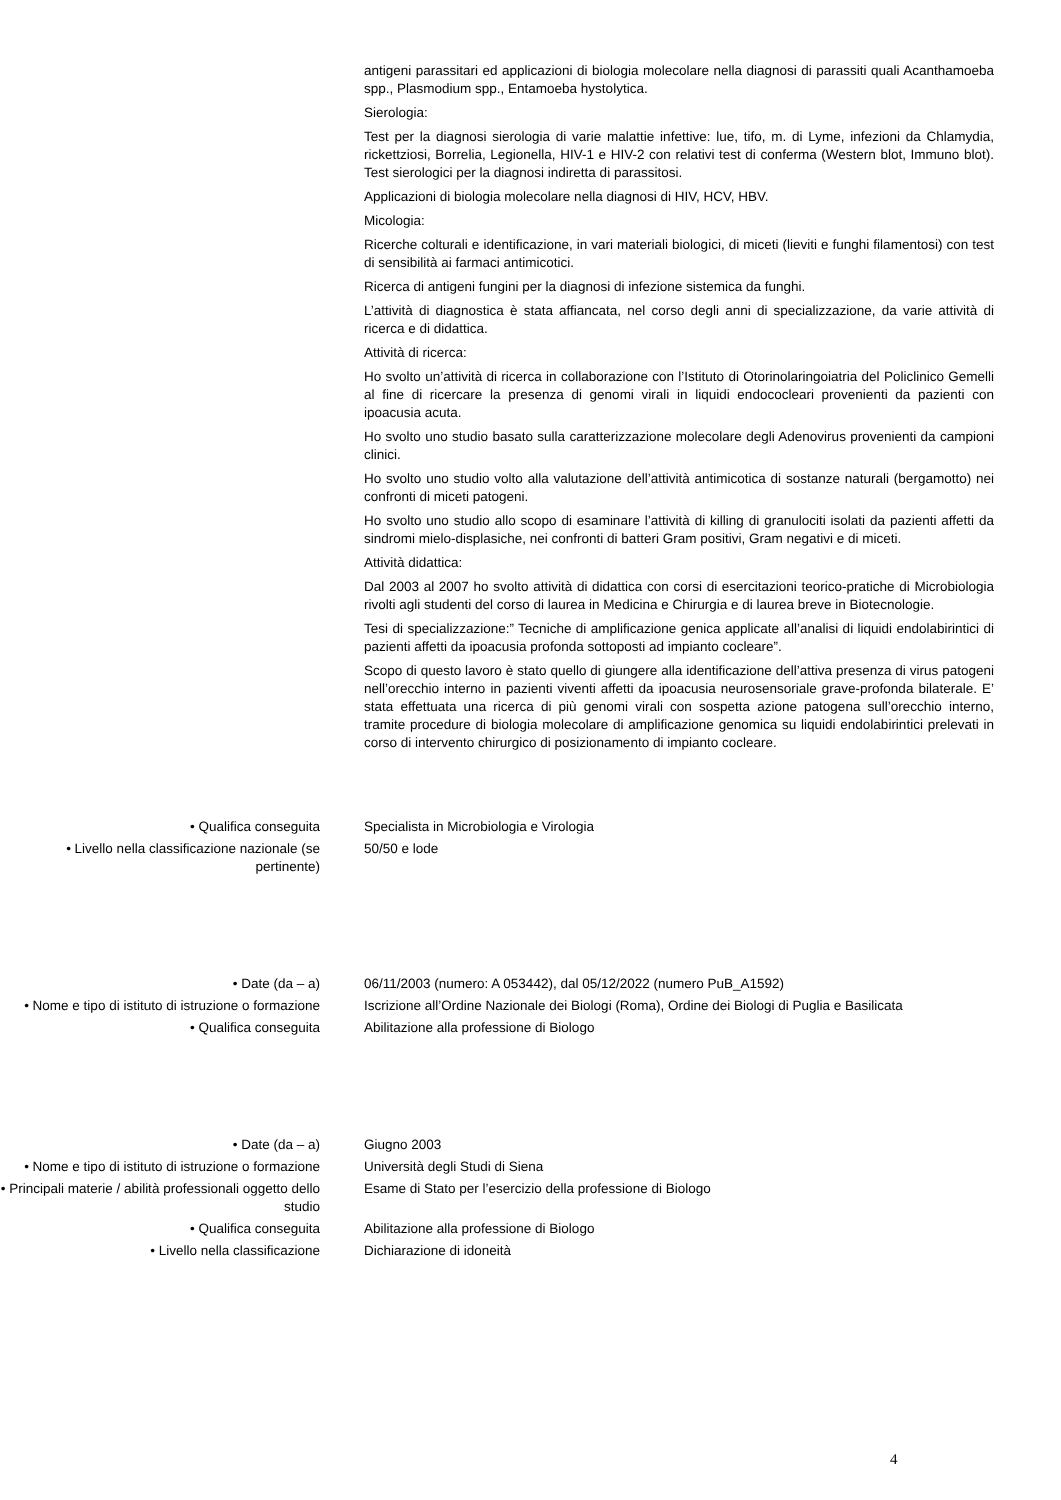antigeni parassitari ed applicazioni di biologia molecolare nella diagnosi di parassiti quali Acanthamoeba spp., Plasmodium spp., Entamoeba hystolytica.
Sierologia:
Test per la diagnosi sierologia di varie malattie infettive: lue, tifo, m. di Lyme, infezioni da Chlamydia, rickettziosi, Borrelia, Legionella, HIV-1 e HIV-2 con relativi test di conferma (Western blot, Immuno blot). Test sierologici per la diagnosi indiretta di parassitosi.
Applicazioni di biologia molecolare nella diagnosi di HIV, HCV, HBV.
Micologia:
Ricerche colturali e identificazione, in vari materiali biologici, di miceti (lieviti e funghi filamentosi) con test di sensibilità ai farmaci antimicotici.
Ricerca di antigeni fungini per la diagnosi di infezione sistemica da funghi.
L’attività di diagnostica è stata affiancata, nel corso degli anni di specializzazione, da varie attività di ricerca e di didattica.
Attività di ricerca:
Ho svolto un’attività di ricerca in collaborazione con l’Istituto di Otorinolaringoiatria del Policlinico Gemelli al fine di ricercare la presenza di genomi virali in liquidi endococleari provenienti da pazienti con ipoacusia acuta.
Ho svolto uno studio basato sulla caratterizzazione molecolare degli Adenovirus provenienti da campioni clinici.
Ho svolto uno studio volto alla valutazione dell’attività antimicotica di sostanze naturali (bergamotto) nei confronti di miceti patogeni.
Ho svolto uno studio allo scopo di esaminare l’attività di killing di granulociti isolati da pazienti affetti da sindromi mielo-displasiche, nei confronti di batteri Gram positivi, Gram negativi e di miceti.
Attività didattica:
Dal 2003 al 2007 ho svolto attività di didattica con corsi di esercitazioni teorico-pratiche di Microbiologia rivolti agli studenti del corso di laurea in Medicina e Chirurgia e di laurea breve in Biotecnologie.
Tesi di specializzazione:” Tecniche di amplificazione genica applicate all’analisi di liquidi endolabirintici di pazienti affetti da ipoacusia profonda sottoposti ad impianto cocleare”.
Scopo di questo lavoro è stato quello di giungere alla identificazione dell’attiva presenza di virus patogeni nell’orecchio interno in pazienti viventi affetti da ipoacusia neurosensoriale grave-profonda bilaterale. E’ stata effettuata una ricerca di più genomi virali con sospetta azione patogena sull’orecchio interno, tramite procedure di biologia molecolare di amplificazione genomica su liquidi endolabirintici prelevati in corso di intervento chirurgico di posizionamento di impianto cocleare.
• Qualifica conseguita Specialista in Microbiologia e Virologia
• Livello nella classificazione nazionale (se pertinente)
50/50 e lode
• Date (da – a) 06/11/2003 (numero: A 053442), dal 05/12/2022 (numero PuB_A1592)
• Nome e tipo di istituto di istruzione o formazione
Iscrizione all’Ordine Nazionale dei Biologi (Roma), Ordine dei Biologi di Puglia e Basilicata
• Qualifica conseguita Abilitazione alla professione di Biologo
• Date (da – a) Giugno 2003
• Nome e tipo di istituto di istruzione o formazione
Università degli Studi di Siena
• Principali materie / abilità professionali oggetto dello studio
Esame di Stato per l’esercizio della professione di Biologo
• Qualifica conseguita Abilitazione alla professione di Biologo
• Livello nella classificazione Dichiarazione di idoneità
4